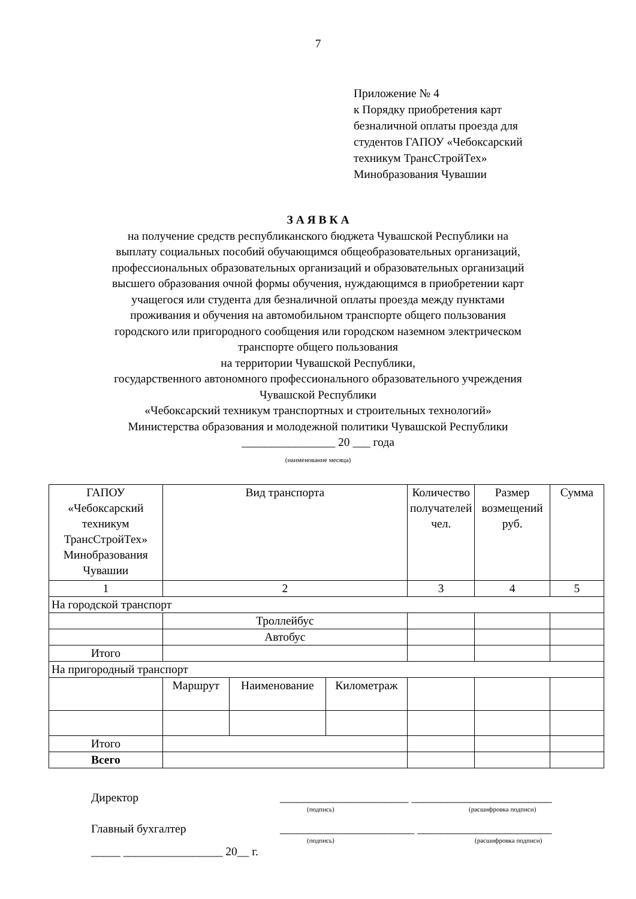7
Приложение № 4
к Порядку приобретения карт
безналичной оплаты проезда для
студентов ГАПОУ «Чебоксарский
техникум ТрансСтройТех»
Минобразования Чувашии
З А Я В К А
на получение средств республиканского бюджета Чувашской Республики на
выплату социальных пособий обучающимся общеобразовательных организаций,
профессиональных образовательных организаций и образовательных организаций
высшего образования очной формы обучения, нуждающимся в приобретении карт
учащегося или студента для безналичной оплаты проезда между пунктами
проживания и обучения на автомобильном транспорте общего пользования
городского или пригородного сообщения или городском наземном электрическом
транспорте общего пользования
на территории Чувашской Республики,
государственного автономного профессионального образовательного учреждения
Чувашской Республики
«Чебоксарский техникум транспортных и строительных технологий»
Министерства образования и молодежной политики Чувашской Республики
________________ 20 ___ года
(наименование месяца)
| ГАПОУ «Чебоксарский техникум ТрансСтройТех» Минобразования Чувашии | Вид транспорта | | | Количество получателей чел. | Размер возмещений руб. | Сумма |
| 1 | 2 | | | 3 | 4 | 5 |
| На городской транспорт | | | | | | |
| | Троллейбус | | | | | |
| | Автобус | | | | | |
| Итого | | | | | | |
| На пригородный транспорт | | | | | | |
| | Маршрут | Наименование | Километраж | | | |
| Итого | | | | | | |
| Всего | | | | | | |
Директор ______________________ ________________________
(подпись) (расшифровка подписи)
Главный бухгалтер _______________________ _______________________
(подпись) (расшифровка подписи)
_____ _________________ 20__ г.